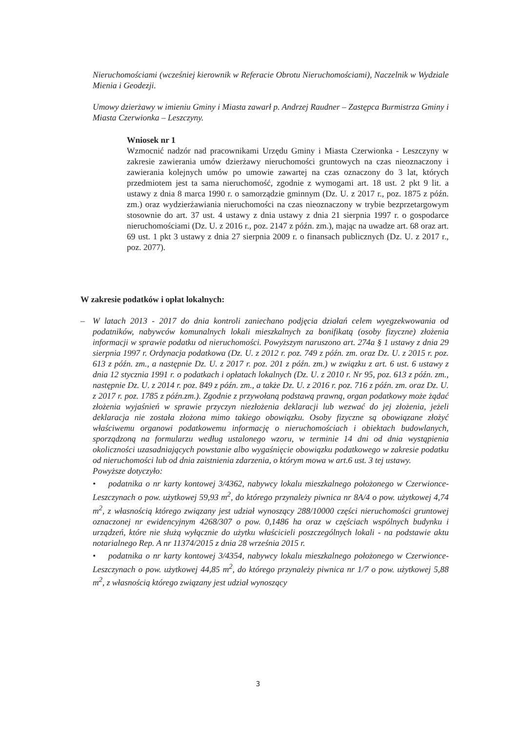Nieruchomościami (wcześniej kierownik w Referacie Obrotu Nieruchomościami), Naczelnik w Wydziale Mienia i Geodezji.
Umowy dzierżawy w imieniu Gminy i Miasta zawarł p. Andrzej Raudner – Zastępca Burmistrza Gminy i Miasta Czerwionka – Leszczyny.
Wniosek nr 1
Wzmocnić nadzór nad pracownikami Urzędu Gminy i Miasta Czerwionka - Leszczyny w zakresie zawierania umów dzierżawy nieruchomości gruntowych na czas nieoznaczony i zawierania kolejnych umów po umowie zawartej na czas oznaczony do 3 lat, których przedmiotem jest ta sama nieruchomość, zgodnie z wymogami art. 18 ust. 2 pkt 9 lit. a ustawy z dnia 8 marca 1990 r. o samorządzie gminnym (Dz. U. z 2017 r., poz. 1875 z późn. zm.) oraz wydzierżawiania nieruchomości na czas nieoznaczony w trybie bezprzetargowym stosownie do art. 37 ust. 4 ustawy z dnia ustawy z dnia 21 sierpnia 1997 r. o gospodarce nieruchomościami (Dz. U. z 2016 r., poz. 2147 z późn. zm.), mając na uwadze art. 68 oraz art. 69 ust. 1 pkt 3 ustawy z dnia 27 sierpnia 2009 r. o finansach publicznych (Dz. U. z 2017 r., poz. 2077).
W zakresie podatków i opłat lokalnych:
– W latach 2013 - 2017 do dnia kontroli zaniechano podjęcia działań celem wyegzekwowania od podatników, nabywców komunalnych lokali mieszkalnych za bonifikatą (osoby fizyczne) złożenia informacji w sprawie podatku od nieruchomości. Powyższym naruszono art. 274a § 1 ustawy z dnia 29 sierpnia 1997 r. Ordynacja podatkowa (Dz. U. z 2012 r. poz. 749 z późn. zm. oraz Dz. U. z 2015 r. poz. 613 z późn. zm., a następnie Dz. U. z 2017 r. poz. 201 z późn. zm.) w związku z art. 6 ust. 6 ustawy z dnia 12 stycznia 1991 r. o podatkach i opłatach lokalnych (Dz. U. z 2010 r. Nr 95, poz. 613 z późn. zm., następnie Dz. U. z 2014 r. poz. 849 z późn. zm., a także Dz. U. z 2016 r. poz. 716 z późn. zm. oraz Dz. U. z 2017 r. poz. 1785 z późn.zm.). Zgodnie z przywołaną podstawą prawną, organ podatkowy może żądać złożenia wyjaśnień w sprawie przyczyn niezłożenia deklaracji lub wezwać do jej złożenia, jeżeli deklaracja nie została złożona mimo takiego obowiązku. Osoby fizyczne są obowiązane złożyć właściwemu organowi podatkowemu informację o nieruchomościach i obiektach budowlanych, sporządzoną na formularzu według ustalonego wzoru, w terminie 14 dni od dnia wystąpienia okoliczności uzasadniających powstanie albo wygaśnięcie obowiązku podatkowego w zakresie podatku od nieruchomości lub od dnia zaistnienia zdarzenia, o którym mowa w art.6 ust. 3 tej ustawy.
Powyższe dotyczyło:
• podatnika o nr karty kontowej 3/4362, nabywcy lokalu mieszkalnego położonego w Czerwionce-Leszczynach o pow. użytkowej 59,93 m<sup>2</sup>, do którego przynależy piwnica nr 8A/4 o pow. użytkowej 4,74 m<sup>2</sup>, z własnością którego związany jest udział wynoszący 288/10000 części nieruchomości gruntowej oznaczonej nr ewidencyjnym 4268/307 o pow. 0,1486 ha oraz w częściach wspólnych budynku i urządzeń, które nie służą wyłącznie do użytku właścicieli poszczególnych lokali - na podstawie aktu notarialnego Rep. A nr 11374/2015 z dnia 28 września 2015 r.
• podatnika o nr karty kontowej 3/4354, nabywcy lokalu mieszkalnego położonego w Czerwionce-Leszczynach o pow. użytkowej 44,85 m<sup>2</sup>, do którego przynależy piwnica nr 1/7 o pow. użytkowej 5,88 m<sup>2</sup>, z własnością którego związany jest udział wynoszący
3